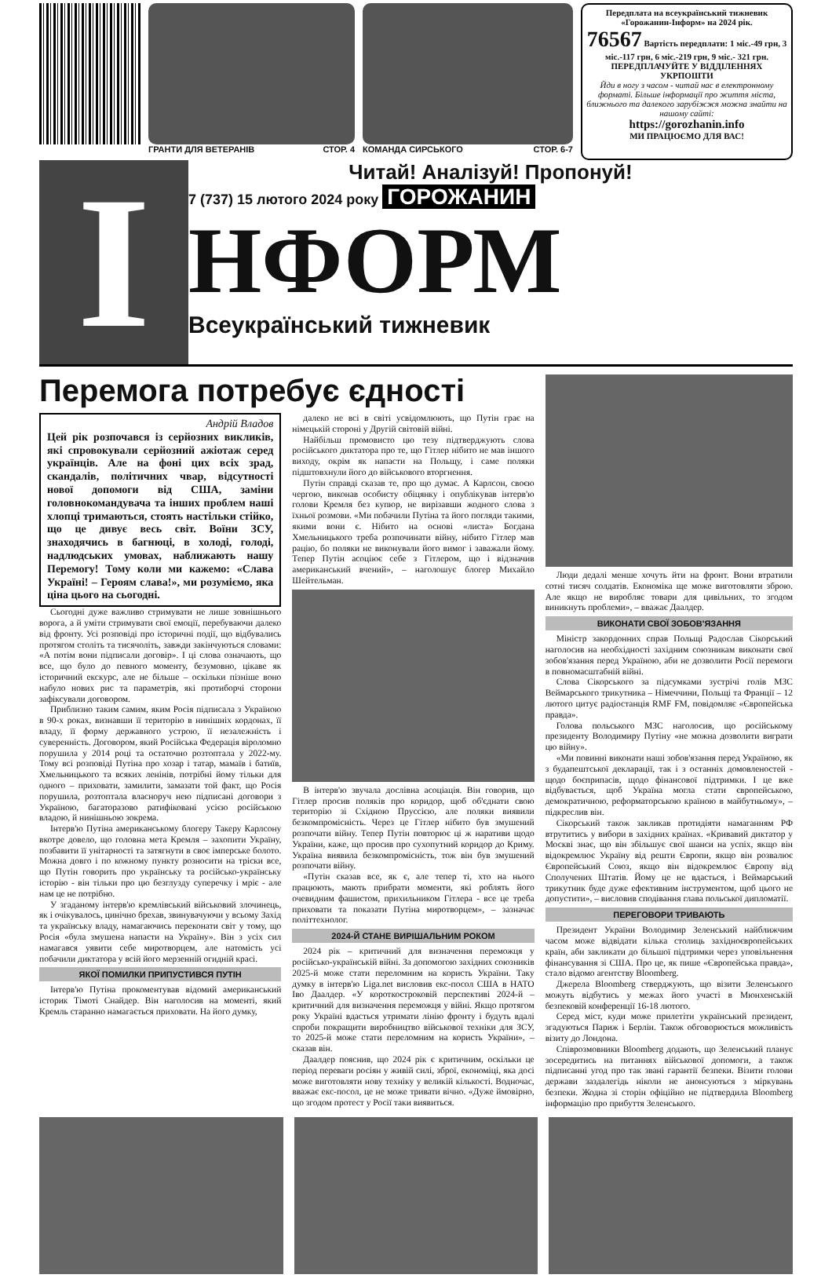ГРАНТИ ДЛЯ ВЕТЕРАНІВ СТОР. 4
КОМАНДА СИРСЬКОГО СТОР. 6-7
Передплата на всеукраїнський тижневик «Горожанин-Інформ» на 2024 рік.
76567 Вартість передплати: 1 міс.-49 грн, 3 міс.-117 грн, 6 міс.-219 грн, 9 міс.- 321 грн.
ПЕРЕДПЛАЧУЙТЕ У ВІДДІЛЕННЯХ УКРПОШТИ
Йди в ногу з часом - читай нас в електронному форматі. Більше інформації про життя міста, ближнього та далекого зарубіжжя можна знайти на нашому сайті:
https://gorozhanin.info
МИ ПРАЦЮЄМО ДЛЯ ВАС!
І
Читай! Аналізуй! Пропонуй!
7 (737) 15 лютого 2024 року ГОРОЖАНИН
НФОРМ
Всеукраїнський тижневик
Перемога потребує єдності
Андрій Владов
Цей рік розпочався із серйозних викликів, які спровокували серйозний ажіотаж серед українців. Але на фоні цих всіх зрад, скандалів, політичних чвар, відсутності нової допомоги від США, заміни головнокомандувача та інших проблем наші хлопці тримаються, стоять настільки стійко, що це дивує весь світ. Воїни ЗСУ, знаходячись в багнюці, в холоді, голоді, надлюдських умовах, наближають нашу Перемогу! Тому коли ми кажемо: «Слава Україні! – Героям слава!», ми розуміємо, яка ціна цього на сьогодні.
Сьогодні дуже важливо стримувати не лише зовнішнього ворога, а й уміти стримувати свої емоції, перебуваючи далеко від фронту. Усі розповіді про історичні події, що відбувались протягом століть та тисячоліть, завжди закінчуються словами: «А потім вони підписали договір». І ці слова означають, що все, що було до певного моменту, безумовно, цікаве як історичний екскурс, але не більше – оскільки пізніше воно набуло нових рис та параметрів, які протиборчі сторони зафіксували договором.
Приблизно таким самим, яким Росія підписала з Україною в 90-х роках, визнавши її територію в нинішніх кордонах, її владу, її форму державного устрою, її незалежність і суверенність. Договором, який Російська Федерація віроломно порушила у 2014 році та остаточно розтоптала у 2022-му. Тому всі розповіді Путіна про хозар і татар, мамаїв і батиїв, Хмельницького та всяких ленінів, потрібні йому тільки для одного – приховати, замилити, замазати той факт, що Росія порушила, розтоптала власноруч нею підписані договори з Україною, багаторазово ратифіковані усією російською владою, й нинішньою зокрема.
Інтерв'ю Путіна американському блогеру Такеру Карлсону вкотре довело, що головна мета Кремля – захопити Україну, позбавити її унітарності та затягнути в своє імперське болото. Можна довго і по кожному пункту розносити на тріски все, що Путін говорить про українську та російсько-українську історію - він тільки про цю безглузду суперечку і мріє - але нам це не потрібно.
У згаданому інтерв'ю кремлівський військовий злочинець, як і очікувалось, цинічно брехав, звинувачуючи у всьому Захід та українську владу, намагаючись переконати світ у тому, що Росія «була змушена напасти на Україну». Він з усіх сил намагався уявити себе миротворцем, але натомість усі побачили диктатора у всій його мерзенній огидній красі.
ЯКОЇ ПОМИЛКИ ПРИПУСТИВСЯ ПУТІН
Інтерв'ю Путіна прокоментував відомий американський історик Тімоті Снайдер. Він наголосив на моменті, який Кремль старанно намагається приховати. На його думку,
далеко не всі в світі усвідомлюють, що Путін грає на німецькій стороні у Другій світовій війні.
Найбільш промовисто цю тезу підтверджують слова російського диктатора про те, що Гітлер нібито не мав іншого виходу, окрім як напасти на Польщу, і саме поляки підштовхнули його до військового вторгнення.
Путін справді сказав те, про що думає. А Карлсон, своєю чергою, виконав особисту обіцянку і опублікував інтерв'ю голови Кремля без купюр, не вирізавши жодного слова з їхньої розмови. «Ми побачили Путіна та його погляди такими, якими вони є. Нібито на основі «листа» Богдана Хмельницького треба розпочинати війну, нібито Гітлер мав рацію, бо поляки не виконували його вимог і заважали йому. Тепер Путін асоціює себе з Гітлером, що і відзначив американський вчений», – наголошує блогер Михайло Шейтельман.
В інтерв'ю звучала дослівна асоціація. Він говорив, що Гітлер просив поляків про коридор, щоб об'єднати свою територію зі Східною Пруссією, але поляки виявили безкомпромісність. Через це Гітлер нібито був змушений розпочати війну. Тепер Путін повторює ці ж наративи щодо України, каже, що просив про сухопутний коридор до Криму. Україна виявила безкомпромісність, тож він був змушений розпочати війну.
«Путін сказав все, як є, але тепер ті, хто на нього працюють, мають прибрати моменти, які роблять його очевидним фашистом, прихильником Гітлера - все це треба приховати та показати Путіна миротворцем», – зазначає політтехнолог.
2024-Й СТАНЕ ВИРІШАЛЬНИМ РОКОМ
2024 рік – критичний для визначення переможця у російсько-українській війні. За допомогою західних союзників 2025-й може стати переломним на користь України. Таку думку в інтерв'ю Liga.net висловив екс-посол США в НАТО Іво Даалдер. «У короткостроковій перспективі 2024-й – критичний для визначення переможця у війні. Якщо протягом року Україні вдасться утримати лінію фронту і будуть вдалі спроби покращити виробництво військової техніки для ЗСУ, то 2025-й може стати переломним на користь України», – сказав він.
Даалдер пояснив, що 2024 рік є критичним, оскільки це період переваги росіян у живій силі, зброї, економіці, яка досі може виготовляти нову техніку у великій кількості. Водночас, вважає екс-посол, це не може тривати вічно. «Дуже ймовірно, що згодом протест у Росії таки виявиться.
Люди дедалі менше хочуть йти на фронт. Вони втратили сотні тисяч солдатів. Економіка ще може виготовляти зброю. Але якщо не виробляє товари для цивільних, то згодом виникнуть проблеми», – вважає Даалдер.
ВИКОНАТИ СВОЇ ЗОБОВ'ЯЗАННЯ
Міністр закордонних справ Польщі Радослав Сікорський наголосив на необхідності західним союзникам виконати свої зобов'язання перед Україною, аби не дозволити Росії перемоги в повномасштабній війні.
Слова Сікорського за підсумками зустрічі голів МЗС Веймарського трикутника – Німеччини, Польщі та Франції – 12 лютого цитує радіостанція RMF FM, повідомляє «Європейська правда».
Голова польського МЗС наголосив, що російському президенту Володимиру Путіну «не можна дозволити виграти цю війну».
«Ми повинні виконати наші зобов'язання перед Україною, як з будапештської декларації, так і з останніх домовленостей - щодо боєприпасів, щодо фінансової підтримки. І це вже відбувається, щоб Україна могла стати європейською, демократичною, реформаторською країною в майбутньому», – підкреслив він.
Сікорський також закликав протидіяти намаганням РФ втрутитись у вибори в західних країнах. «Кривавий диктатор у Москві знає, що він збільшує свої шанси на успіх, якщо він відокремлює Україну від решти Європи, якщо він розвалює Європейський Союз, якщо він відокремлює Європу від Сполучених Штатів. Йому це не вдасться, і Веймарський трикутник буде дуже ефективним інструментом, щоб цього не допустити», – висловив сподівання глава польської дипломатії.
ПЕРЕГОВОРИ ТРИВАЮТЬ
Президент України Володимир Зеленський найближчим часом може відвідати кілька столиць західноєвропейських країн, аби закликати до більшої підтримки через уповільнення фінансування зі США. Про це, як пише «Європейська правда», стало відомо агентству Bloomberg.
Джерела Bloomberg стверджують, що візити Зеленського можуть відбутись у межах його участі в Мюнхенській безпековій конференції 16-18 лютого.
Серед міст, куди може прилетіти український президент, згадуються Париж і Берлін. Також обговорюється можливість візиту до Лондона.
Співрозмовники Bloomberg додають, що Зеленський планує зосередитись на питаннях військової допомоги, а також підписанні угод про так звані гарантії безпеки. Візити голови держави заздалегідь ніколи не анонсуються з міркувань безпеки. Жодна зі сторін офіційно не підтвердила Bloomberg інформацію про прибуття Зеленського.